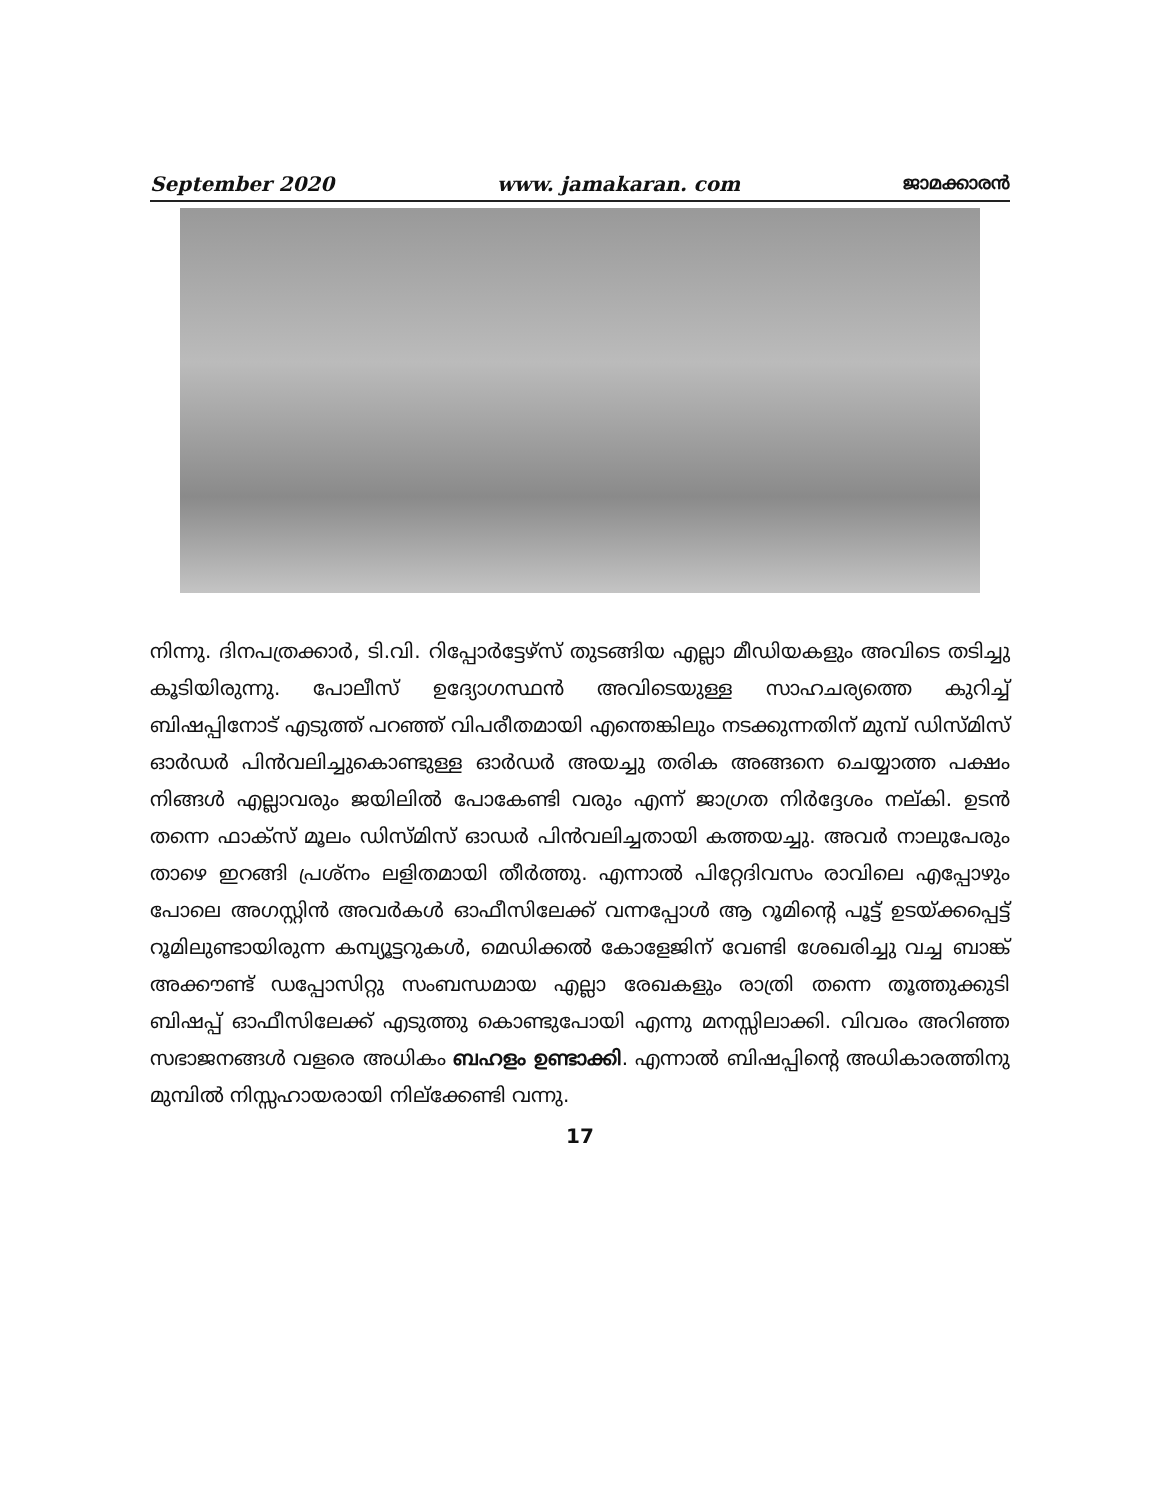September 2020 www. jamakaran. com ജാമക്കാരൻ
നിന്നു. ദിനപത്രക്കാർ, ടി.വി. റിപ്പോർട്ടേഴ്സ് തുടങ്ങിയ എല്ലാ മീഡിയകളും അവിടെ തടിച്ചു കൂടിയിരുന്നു. പോലീസ് ഉദ്യോഗസ്ഥൻ അവിടെയുള്ള സാഹചര്യത്തെ കുറിച്ച് ബിഷപ്പിനോട് എടുത്ത് പറഞ്ഞ് വിപരീതമായി എന്തെങ്കിലും നടക്കുന്നതിന് മുമ്പ് ഡിസ്മിസ് ഓർഡർ പിൻവലിച്ചുകൊണ്ടുള്ള ഓർഡർ അയച്ചു തരിക അങ്ങനെ ചെയ്യാത്ത പക്ഷം നിങ്ങൾ എല്ലാവരും ജയിലിൽ പോകേണ്ടി വരും എന്ന് ജാഗ്രത നിർദ്ദേശം നല്കി. ഉടൻ തന്നെ ഫാക്സ് മൂലം ഡിസ്മിസ് ഓഡർ പിൻവലിച്ചതായി കത്തയച്ചു. അവർ നാലുപേരും താഴെ ഇറങ്ങി പ്രശ്നം ലളിതമായി തീർത്തു. എന്നാൽ പിറ്റേദിവസം രാവിലെ എപ്പോഴും പോലെ അഗസ്റ്റിൻ അവർകൾ ഓഫീസിലേക്ക് വന്നപ്പോൾ ആ റൂമിന്റെ പൂട്ട് ഉടയ്ക്കപ്പെട്ട് റൂമിലുണ്ടായിരുന്ന കമ്പ്യൂട്ടറുകൾ, മെഡിക്കൽ കോളേജിന് വേണ്ടി ശേഖരിച്ചു വച്ച ബാങ്ക് അക്കൗണ്ട് ഡപ്പോസിറ്റു സംബന്ധമായ എല്ലാ രേഖകളും രാത്രി തന്നെ തൂത്തുക്കുടി ബിഷപ്പ് ഓഫീസിലേക്ക് എടുത്തു കൊണ്ടുപോയി എന്നു മനസ്സിലാക്കി. വിവരം അറിഞ്ഞ സഭാജനങ്ങൾ വളരെ അധികം ബഹളം ഉണ്ടാക്കി. എന്നാൽ ബിഷപ്പിന്റെ അധികാരത്തിനു മുമ്പിൽ നിസ്സഹായരായി നില്ക്കേണ്ടി വന്നു.
17